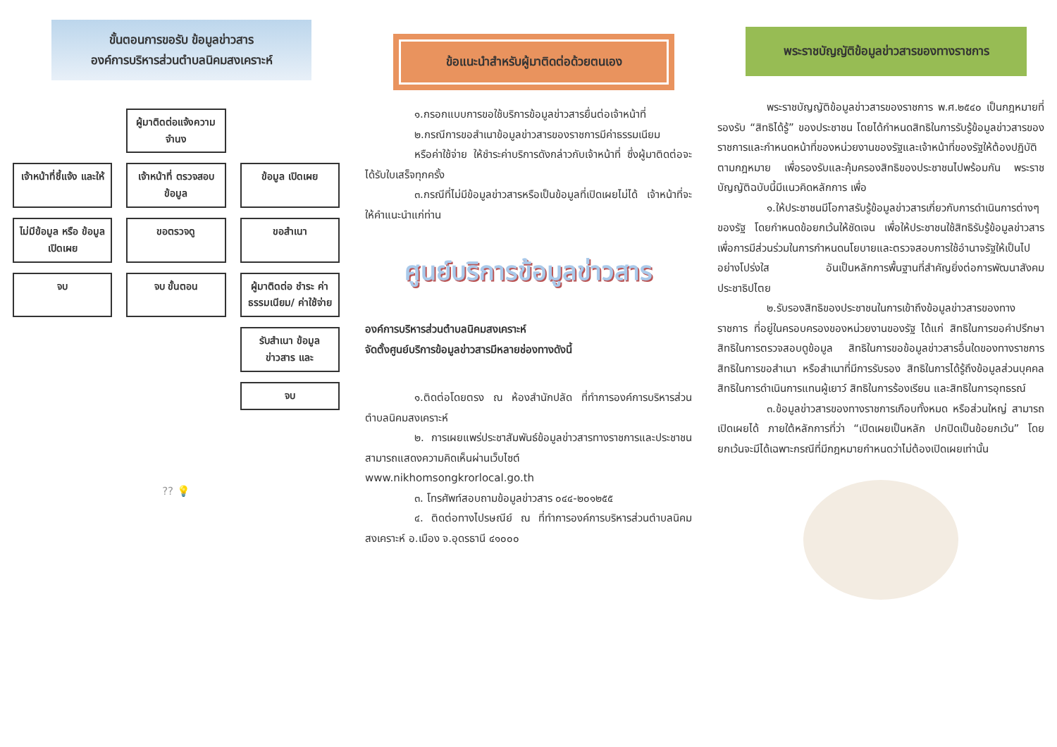ขั้นตอนการขอรับ ข้อมูลข่าวสาร
องค์การบริหารส่วนตำบลนิคมสงเคราะห์
ผู้มาติดต่อแจ้งความจำนง
เจ้าหน้าที่ชี้แจ้ง และให้
เจ้าหน้าที่ ตรวจสอบ ข้อมูล
ข้อมูล เปิดเผย
ไม่มีข้อมูล หรือ ข้อมูล เปิดเผย
ขอตรวจดู
ขอสำเนา
จบ
จบ ขั้นตอน
ผู้มาติดต่อ ชำระ ค่าธรรมเนียม/ ค่าใช้จ่าย
รับสำเนา ข้อมูลข่าวสาร และ
จบ
?? 💡
ข้อแนะนำสำหรับผู้มาติดต่อด้วยตนเอง
๑.กรอกแบบการขอใช้บริการข้อมูลข่าวสารยื่นต่อเจ้าหน้าที่
๒.กรณีการขอสำเนาข้อมูลข่าวสารของราชการมีค่าธรรมเนียม
หรือค่าใช้จ่าย ให้ชำระค่าบริการดังกล่าวกับเจ้าหน้าที่ ซึ่งผู้มาติดต่อจะได้รับใบเสร็จทุกครั้ง
๓.กรณีที่ไม่มีข้อมูลข่าวสารหรือเป็นข้อมูลที่เปิดเผยไม่ได้ เจ้าหน้าที่จะให้คำแนะนำแก่ท่าน
ศูนย์บริการข้อมูลข่าวสาร
องค์การบริหารส่วนตำบลนิคมสงเคราะห์
จัดตั้งศูนย์บริการข้อมูลข่าวสารมีหลายช่องทางดังนี้
๑.ติดต่อโดยตรง ณ ห้องสำนักปลัด ที่ทำการองค์การบริหารส่วนตำบลนิคมสงเคราะห์
๒. การเผยแพร่ประชาสัมพันธ์ข้อมูลข่าวสารทางราชการและประชาชน สามารถแสดงความคิดเห็นผ่านเว็บไซต์ www.nikhomsongkrorlocal.go.th
๓. โทรศัพท์สอบถามข้อมูลข่าวสาร ๐๔๔-๒๐๑๒๕๕
๔. ติดต่อทางไปรษณีย์ ณ ที่ทำการองค์การบริหารส่วนตำบลนิคมสงเคราะห์ อ.เมือง จ.อุดรธานี ๔๑๐๐๐
พระราชบัญญัติข้อมูลข่าวสารของทางราชการ
พระราชบัญญัติข้อมูลข่าวสารของราชการ พ.ศ.๒๕๔๐ เป็นกฎหมายที่รองรับ “สิทธิได้รู้” ของประชาชน โดยได้กำหนดสิทธิในการรับรู้ข้อมูลข่าวสารของราชการและกำหนดหน้าที่ของหน่วยงานของรัฐและเจ้าหน้าที่ของรัฐให้ต้องปฏิบัติตามกฎหมาย เพื่อรองรับและคุ้มครองสิทธิของประชาชนไปพร้อมกัน พระราชบัญญัติฉบับนี้มีแนวคิดหลักการ เพื่อ
๑.ให้ประชาชนมีโอกาสรับรู้ข้อมูลข่าวสารเกี่ยวกับการดำเนินการต่างๆ ของรัฐ โดยกำหนดข้อยกเว้นให้ชัดเจน เพื่อให้ประชาชนใช้สิทธิรับรู้ข้อมูลข่าวสาร เพื่อการมีส่วนร่วมในการกำหนดนโยบายและตรวจสอบการใช้อำนาจรัฐให้เป็นไปอย่างโปร่งใส อันเป็นหลักการพื้นฐานที่สำคัญยิ่งต่อการพัฒนาสังคมประชาธิปไตย
๒.รับรองสิทธิของประชาชนในการเข้าถึงข้อมูลข่าวสารของทางราชการ ที่อยู่ในครอบครองของหน่วยงานของรัฐ ได้แก่ สิทธิในการขอคำปรึกษา สิทธิในการตรวจสอบดูข้อมูล สิทธิในการขอข้อมูลข่าวสารอื่นใดของทางราชการ สิทธิในการขอสำเนา หรือสำเนาที่มีการรับรอง สิทธิในการได้รู้ถึงข้อมูลส่วนบุคคล สิทธิในการดำเนินการแทนผู้เยาว์ สิทธิในการร้องเรียน และสิทธิในการอุทธรณ์
๓.ข้อมูลข่าวสารของทางราชการเกือบทั้งหมด หรือส่วนใหญ่ สามารถเปิดเผยได้ ภายใต้หลักการที่ว่า “เปิดเผยเป็นหลัก ปกปิดเป็นข้อยกเว้น” โดยยกเว้นจะมีได้เฉพาะกรณีที่มีกฎหมายกำหนดว่าไม่ต้องเปิดเผยเท่านั้น